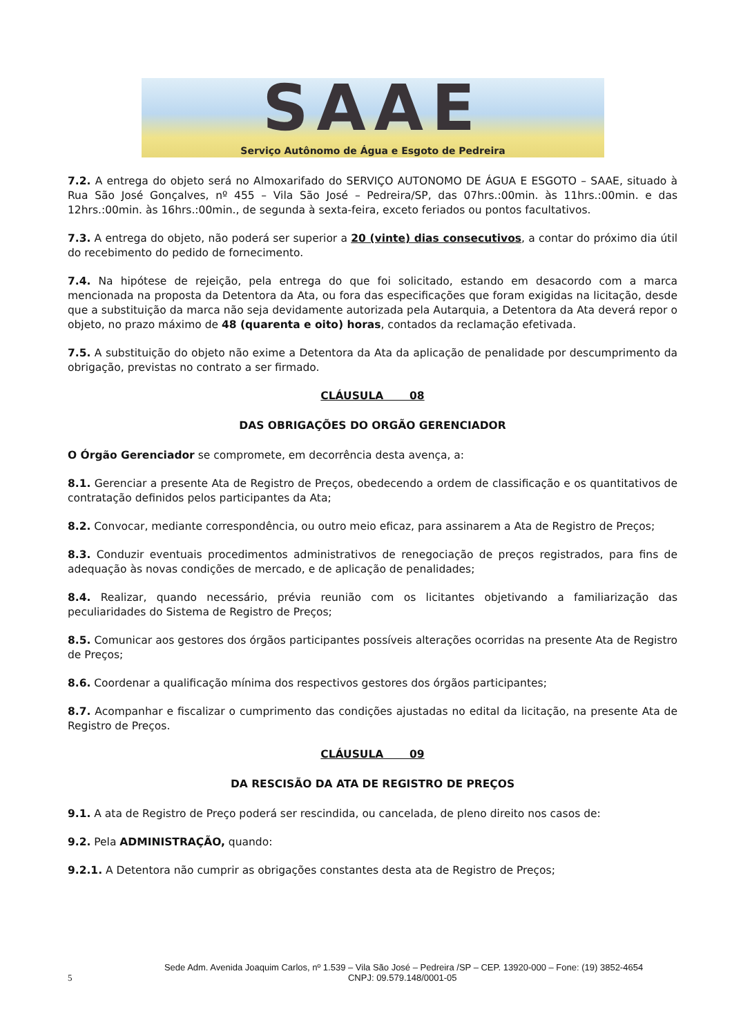SAAE
Serviço Autônomo de Água e Esgoto de Pedreira
7.2. A entrega do objeto será no Almoxarifado do SERVIÇO AUTONOMO DE ÁGUA E ESGOTO – SAAE, situado à Rua São José Gonçalves, nº 455 – Vila São José – Pedreira/SP, das 07hrs.:00min. às 11hrs.:00min. e das 12hrs.:00min. às 16hrs.:00min., de segunda à sexta-feira, exceto feriados ou pontos facultativos.
7.3. A entrega do objeto, não poderá ser superior a 20 (vinte) dias consecutivos, a contar do próximo dia útil do recebimento do pedido de fornecimento.
7.4. Na hipótese de rejeição, pela entrega do que foi solicitado, estando em desacordo com a marca mencionada na proposta da Detentora da Ata, ou fora das especificações que foram exigidas na licitação, desde que a substituição da marca não seja devidamente autorizada pela Autarquia, a Detentora da Ata deverá repor o objeto, no prazo máximo de 48 (quarenta e oito) horas, contados da reclamação efetivada.
7.5. A substituição do objeto não exime a Detentora da Ata da aplicação de penalidade por descumprimento da obrigação, previstas no contrato a ser firmado.
CLÁUSULA 08
DAS OBRIGAÇÕES DO ORGÃO GERENCIADOR
O Órgão Gerenciador se compromete, em decorrência desta avença, a:
8.1. Gerenciar a presente Ata de Registro de Preços, obedecendo a ordem de classificação e os quantitativos de contratação definidos pelos participantes da Ata;
8.2. Convocar, mediante correspondência, ou outro meio eficaz, para assinarem a Ata de Registro de Preços;
8.3. Conduzir eventuais procedimentos administrativos de renegociação de preços registrados, para fins de adequação às novas condições de mercado, e de aplicação de penalidades;
8.4. Realizar, quando necessário, prévia reunião com os licitantes objetivando a familiarização das peculiaridades do Sistema de Registro de Preços;
8.5. Comunicar aos gestores dos órgãos participantes possíveis alterações ocorridas na presente Ata de Registro de Preços;
8.6. Coordenar a qualificação mínima dos respectivos gestores dos órgãos participantes;
8.7. Acompanhar e fiscalizar o cumprimento das condições ajustadas no edital da licitação, na presente Ata de Registro de Preços.
CLÁUSULA 09
DA RESCISÃO DA ATA DE REGISTRO DE PREÇOS
9.1. A ata de Registro de Preço poderá ser rescindida, ou cancelada, de pleno direito nos casos de:
9.2. Pela ADMINISTRAÇÃO, quando:
9.2.1. A Detentora não cumprir as obrigações constantes desta ata de Registro de Preços;
Sede Adm. Avenida Joaquim Carlos, nº 1.539 – Vila São José – Pedreira /SP – CEP. 13920-000 – Fone: (19) 3852-4654
5 CNPJ: 09.579.148/0001-05